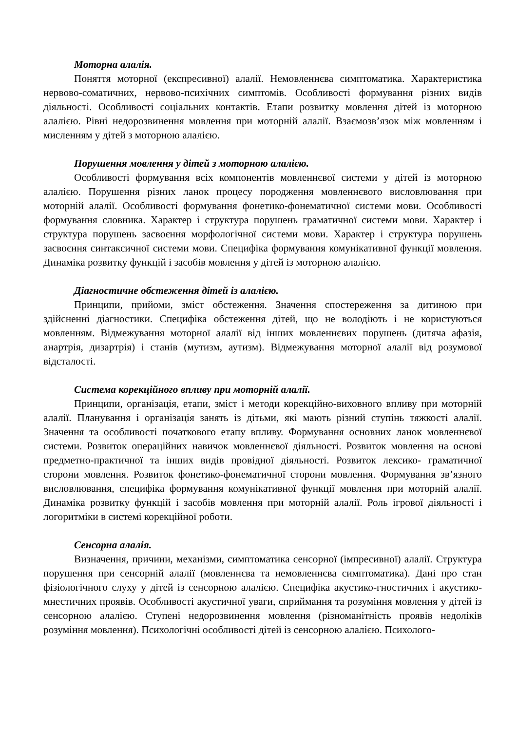Моторна алалія.
Поняття моторної (експресивної) алалії. Немовленнєва симптоматика. Характеристика нервово-соматичних, нервово-психічних симптомів. Особливості формування різних видів діяльності. Особливості соціальних контактів. Етапи розвитку мовлення дітей із моторною алалією. Рівні недорозвинення мовлення при моторній алалії. Взаємозв’язок між мовленням і мисленням у дітей з моторною алалією.
Порушення мовлення у дітей з моторною алалією.
Особливості формування всіх компонентів мовленнєвої системи у дітей із моторною алалією. Порушення різних ланок процесу породження мовленнєвого висловлювання при моторній алалії. Особливості формування фонетико-фонематичної системи мови. Особливості формування словника. Характер і структура порушень граматичної системи мови. Характер і структура порушень засвоєння морфологічної системи мови. Характер і структура порушень засвоєння синтаксичної системи мови. Специфіка формування комунікативної функції мовлення. Динаміка розвитку функцій і засобів мовлення у дітей із моторною алалією.
Діагностичне обстеження дітей із алалією.
Принципи, прийоми, зміст обстеження. Значення спостереження за дитиною при здійсненні діагностики. Специфіка обстеження дітей, що не володіють і не користуються мовленням. Відмежування моторної алалії від інших мовленнєвих порушень (дитяча афазія, анартрія, дизартрія) і станів (мутизм, аутизм). Відмежування моторної алалії від розумової відсталості.
Система корекційного впливу при моторній алалії.
Принципи, організація, етапи, зміст і методи корекційно-виховного впливу при моторній алалії. Планування і організація занять із дітьми, які мають різний ступінь тяжкості алалії. Значення та особливості початкового етапу впливу. Формування основних ланок мовленнєвої системи. Розвиток операційних навичок мовленнєвої діяльності. Розвиток мовлення на основі предметно-практичної та інших видів провідної діяльності. Розвиток лексико- граматичної сторони мовлення. Розвиток фонетико-фонематичної сторони мовлення. Формування зв’язного висловлювання, специфіка формування комунікативної функції мовлення при моторній алалії. Динаміка розвитку функцій і засобів мовлення при моторній алалії. Роль ігрової діяльності і логоритміки в системі корекційної роботи.
Сенсорна алалія.
Визначення, причини, механізми, симптоматика сенсорної (імпресивної) алалії. Структура порушення при сенсорній алалії (мовленнєва та немовленнєва симптоматика). Дані про стан фізіологічного слуху у дітей із сенсорною алалією. Специфіка акустико-гностичних і акустико-мнестичних проявів. Особливості акустичної уваги, сприймання та розуміння мовлення у дітей із сенсорною алалією. Ступені недорозвинення мовлення (різноманітність проявів недоліків розуміння мовлення). Психологічні особливості дітей із сенсорною алалією. Психолого-